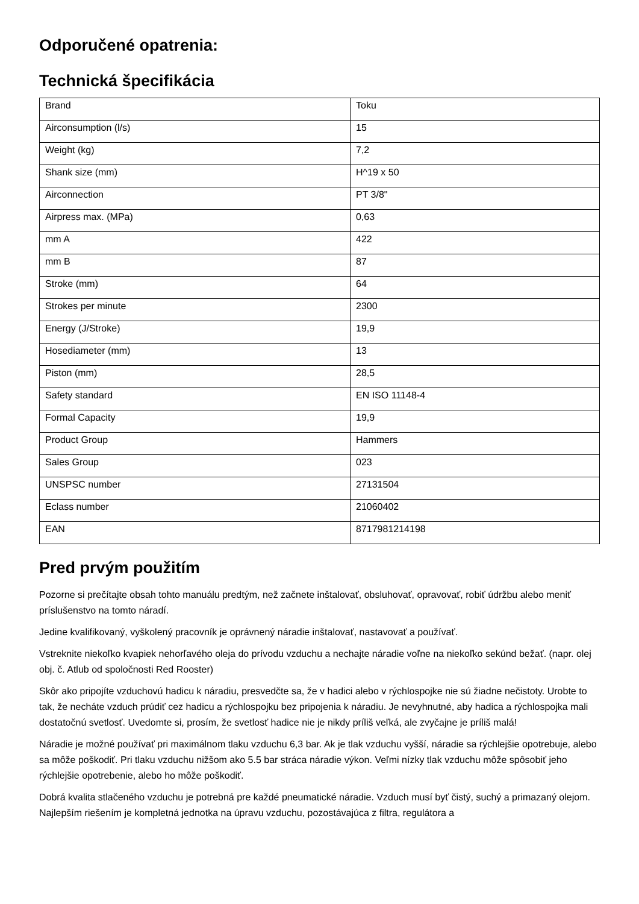Odporučené opatrenia:
Technická špecifikácia
| Brand | Toku |
| Airconsumption (l/s) | 15 |
| Weight (kg) | 7,2 |
| Shank size (mm) | H^19 x 50 |
| Airconnection | PT 3/8" |
| Airpress max. (MPa) | 0,63 |
| mm A | 422 |
| mm B | 87 |
| Stroke (mm) | 64 |
| Strokes per minute | 2300 |
| Energy (J/Stroke) | 19,9 |
| Hosediameter (mm) | 13 |
| Piston (mm) | 28,5 |
| Safety standard | EN ISO 11148-4 |
| Formal Capacity | 19,9 |
| Product Group | Hammers |
| Sales Group | 023 |
| UNSPSC number | 27131504 |
| Eclass number | 21060402 |
| EAN | 8717981214198 |
Pred prvým použitím
Pozorne si prečítajte obsah tohto manuálu predtým, než začnete inštalovať, obsluhovať, opravovať, robiť údržbu alebo meniť príslušenstvo na tomto náradí.
Jedine kvalifikovaný, vyškolený pracovník je oprávnený náradie inštalovať, nastavovať a používať.
Vstreknite niekoľko kvapiek nehorľavého oleja do prívodu vzduchu a nechajte náradie voľne na niekoľko sekúnd bežať. (napr. olej obj. č. Atlub od spoločnosti Red Rooster)
Skôr ako pripojíte vzduchovú hadicu k náradiu, presvedčte sa, že v hadici alebo v rýchlospojke nie sú žiadne nečistoty. Urobte to tak, že necháte vzduch prúdiť cez hadicu a rýchlospojku bez pripojenia k náradiu. Je nevyhnutné, aby hadica a rýchlospojka mali dostatočnú svetlosť. Uvedomte si, prosím, že svetlosť hadice nie je nikdy príliš veľká, ale zvyčajne je príliš malá!
Náradie je možné používať pri maximálnom tlaku vzduchu 6,3 bar. Ak je tlak vzduchu vyšší, náradie sa rýchlejšie opotrebuje, alebo sa môže poškodiť. Pri tlaku vzduchu nižšom ako 5.5 bar stráca náradie výkon. Veľmi nízky tlak vzduchu môže spôsobiť jeho rýchlejšie opotrebenie, alebo ho môže poškodiť.
Dobrá kvalita stlačeného vzduchu je potrebná pre každé pneumatické náradie. Vzduch musí byť čistý, suchý a primazaný olejom. Najlepším riešením je kompletná jednotka na úpravu vzduchu, pozostávajúca z filtra, regulátora a